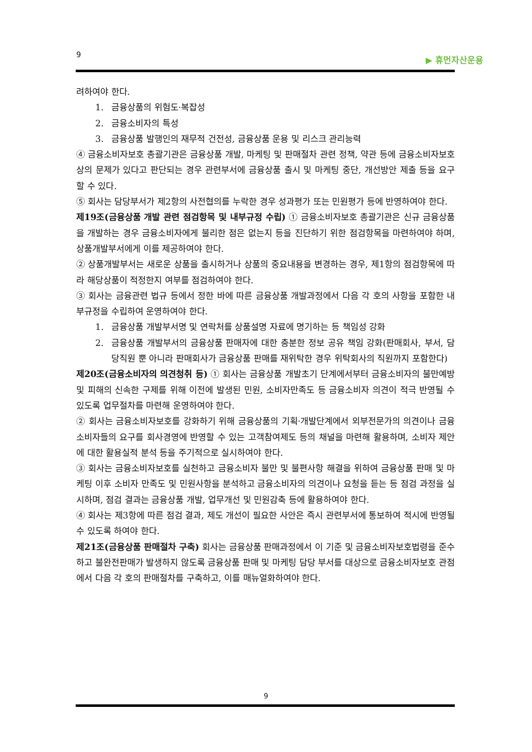9 ▶ 휴먼자산운용
려하여야 한다.
1. 금융상품의 위험도·복잡성
2. 금융소비자의 특성
3. 금융상품 발행인의 재무적 건전성, 금융상품 운용 및 리스크 관리능력
④ 금융소비자보호 총괄기관은 금융상품 개발, 마케팅 및 판매절차 관련 정책, 약관 등에 금융소비자보호상의 문제가 있다고 판단되는 경우 관련부서에 금융상품 출시 및 마케팅 중단, 개선방안 제출 등을 요구할 수 있다.
⑤ 회사는 담당부서가 제2항의 사전협의를 누락한 경우 성과평가 또는 민원평가 등에 반영하여야 한다.
제19조(금융상품 개발 관련 점검항목 및 내부규정 수립) ① 금융소비자보호 총괄기관은 신규 금융상품을 개발하는 경우 금융소비자에게 불리한 점은 없는지 등을 진단하기 위한 점검항목을 마련하여야 하며, 상품개발부서에게 이를 제공하여야 한다.
② 상품개발부서는 새로운 상품을 출시하거나 상품의 중요내용을 변경하는 경우, 제1항의 점검항목에 따라 해당상품이 적정한지 여부를 점검하여야 한다.
③ 회사는 금융관련 법규 등에서 정한 바에 따른 금융상품 개발과정에서 다음 각 호의 사항을 포함한 내부규정을 수립하여 운영하여야 한다.
1. 금융상품 개발부서명 및 연락처를 상품설명 자료에 명기하는 등 책임성 강화
2. 금융상품 개발부서의 금융상품 판매자에 대한 충분한 정보 공유 책임 강화(판매회사, 부서, 담당직원 뿐 아니라 판매회사가 금융상품 판매를 재위탁한 경우 위탁회사의 직원까지 포함한다)
제20조(금융소비자의 의견청취 등) ① 회사는 금융상품 개발초기 단계에서부터 금융소비자의 불만예방 및 피해의 신속한 구제를 위해 이전에 발생된 민원, 소비자만족도 등 금융소비자 의견이 적극 반영될 수 있도록 업무절차를 마련해 운영하여야 한다.
② 회사는 금융소비자보호를 강화하기 위해 금융상품의 기획·개발단계에서 외부전문가의 의견이나 금융소비자들의 요구를 회사경영에 반영할 수 있는 고객참여제도 등의 채널을 마련해 활용하며, 소비자 제안에 대한 활용실적 분석 등을 주기적으로 실시하여야 한다.
③ 회사는 금융소비자보호를 실천하고 금융소비자 불만 및 불편사항 해결을 위하여 금융상품 판매 및 마케팅 이후 소비자 만족도 및 민원사항을 분석하고 금융소비자의 의견이나 요청을 듣는 등 점검 과정을 실시하며, 점검 결과는 금융상품 개발, 업무개선 및 민원감축 등에 활용하여야 한다.
④ 회사는 제3항에 따른 점검 결과, 제도 개선이 필요한 사안은 즉시 관련부서에 통보하여 적시에 반영될 수 있도록 하여야 한다.
제21조(금융상품 판매절차 구축) 회사는 금융상품 판매과정에서 이 기준 및 금융소비자보호법령을 준수하고 불완전판매가 발생하지 않도록 금융상품 판매 및 마케팅 담당 부서를 대상으로 금융소비자보호 관점에서 다음 각 호의 판매절차를 구축하고, 이를 매뉴얼화하여야 한다.
9